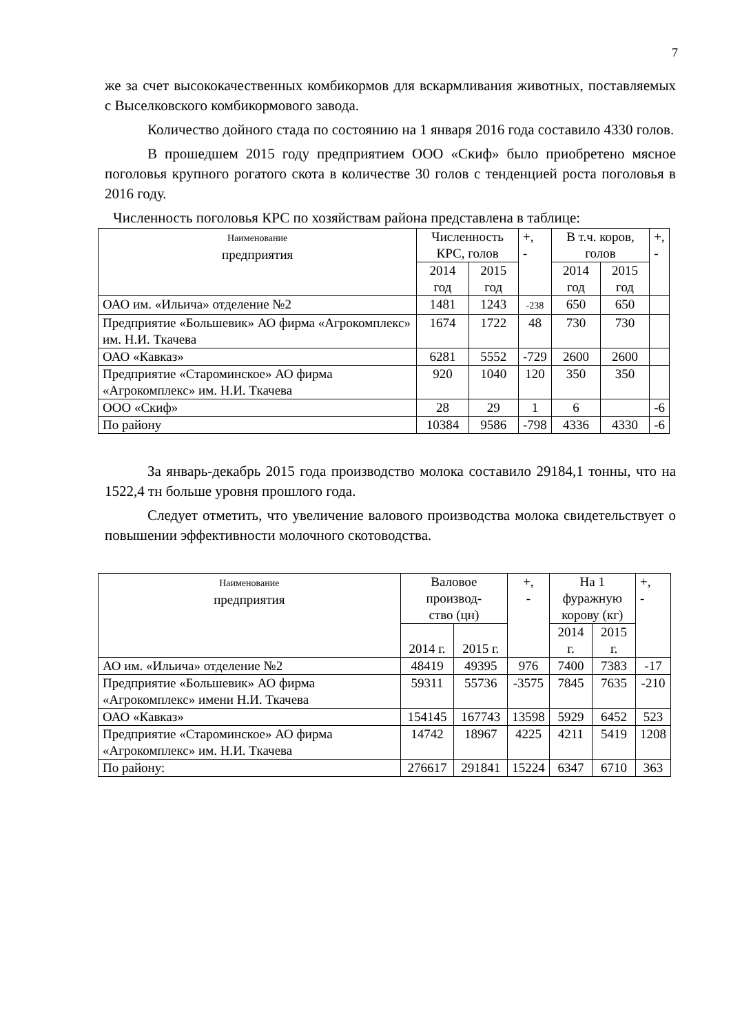7
же за счет высококачественных комбикормов для вскармливания животных, поставляемых с Выселковского комбикормового завода.
Количество дойного стада по состоянию на 1 января 2016 года составило 4330 голов.
В прошедшем 2015 году предприятием ООО «Скиф» было приобретено мясное поголовья крупного рогатого скота в количестве 30 голов с тенденцией роста поголовья в 2016 году.
Численность поголовья КРС по хозяйствам района представлена в таблице:
| Наименование предприятия | Численность КРС, голов | | +, - | В т.ч. коров, голов | | +, - |
| --- | --- | --- | --- | --- | --- | --- |
| | 2014 год | 2015 год | | 2014 год | 2015 год | |
| ОАО им. «Ильича» отделение №2 | 1481 | 1243 | -238 | 650 | 650 | |
| Предприятие «Большевик» АО фирма «Агрокомплекс» им. Н.И. Ткачева | 1674 | 1722 | 48 | 730 | 730 | |
| ОАО «Кавказ» | 6281 | 5552 | -729 | 2600 | 2600 | |
| Предприятие «Староминское» АО фирма «Агрокомплекс» им. Н.И. Ткачева | 920 | 1040 | 120 | 350 | 350 | |
| ООО «Скиф» | 28 | 29 | 1 | 6 | | -6 |
| По району | 10384 | 9586 | -798 | 4336 | 4330 | -6 |
За январь-декабрь 2015 года производство молока составило 29184,1 тонны, что на 1522,4 тн больше уровня прошлого года.
Следует отметить, что увеличение валового производства молока свидетельствует о повышении эффективности молочного скотоводства.
| Наименование предприятия | Валовое производ- ство (цн) | | +, - | На 1 фуражную корову (кг) | | +, - |
| --- | --- | --- | --- | --- | --- | --- |
| | 2014 г. | 2015 г. | | 2014 г. | 2015 г. | |
| АО им. «Ильича» отделение №2 | 48419 | 49395 | 976 | 7400 | 7383 | -17 |
| Предприятие «Большевик» АО фирма «Агрокомплекс» имени Н.И. Ткачева | 59311 | 55736 | -3575 | 7845 | 7635 | -210 |
| ОАО «Кавказ» | 154145 | 167743 | 13598 | 5929 | 6452 | 523 |
| Предприятие «Староминское» АО фирма «Агрокомплекс» им. Н.И. Ткачева | 14742 | 18967 | 4225 | 4211 | 5419 | 1208 |
| По району: | 276617 | 291841 | 15224 | 6347 | 6710 | 363 |